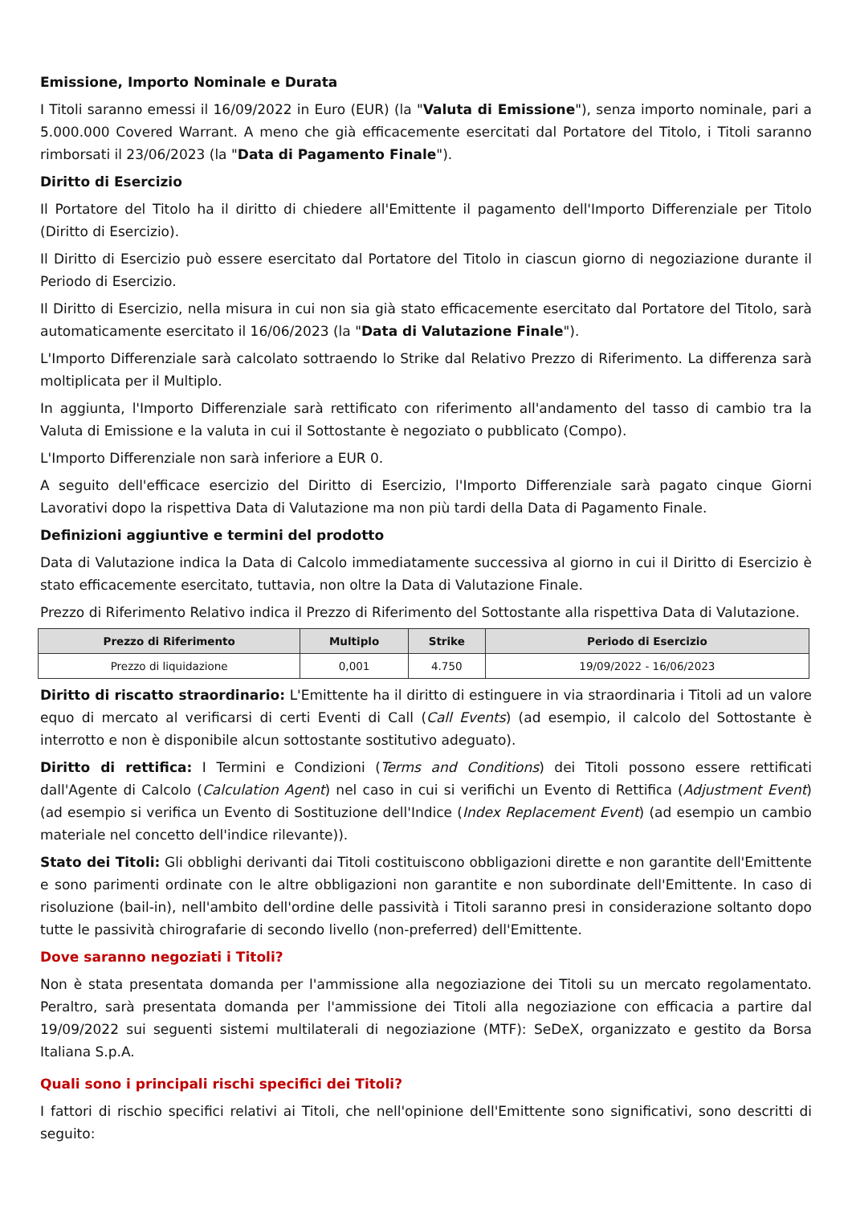Emissione, Importo Nominale e Durata
I Titoli saranno emessi il 16/09/2022 in Euro (EUR) (la "Valuta di Emissione"), senza importo nominale, pari a 5.000.000 Covered Warrant. A meno che già efficacemente esercitati dal Portatore del Titolo, i Titoli saranno rimborsati il 23/06/2023 (la "Data di Pagamento Finale").
Diritto di Esercizio
Il Portatore del Titolo ha il diritto di chiedere all'Emittente il pagamento dell'Importo Differenziale per Titolo (Diritto di Esercizio).
Il Diritto di Esercizio può essere esercitato dal Portatore del Titolo in ciascun giorno di negoziazione durante il Periodo di Esercizio.
Il Diritto di Esercizio, nella misura in cui non sia già stato efficacemente esercitato dal Portatore del Titolo, sarà automaticamente esercitato il 16/06/2023 (la "Data di Valutazione Finale").
L'Importo Differenziale sarà calcolato sottraendo lo Strike dal Relativo Prezzo di Riferimento. La differenza sarà moltiplicata per il Multiplo.
In aggiunta, l'Importo Differenziale sarà rettificato con riferimento all'andamento del tasso di cambio tra la Valuta di Emissione e la valuta in cui il Sottostante è negoziato o pubblicato (Compo).
L'Importo Differenziale non sarà inferiore a EUR 0.
A seguito dell'efficace esercizio del Diritto di Esercizio, l'Importo Differenziale sarà pagato cinque Giorni Lavorativi dopo la rispettiva Data di Valutazione ma non più tardi della Data di Pagamento Finale.
Definizioni aggiuntive e termini del prodotto
Data di Valutazione indica la Data di Calcolo immediatamente successiva al giorno in cui il Diritto di Esercizio è stato efficacemente esercitato, tuttavia, non oltre la Data di Valutazione Finale.
Prezzo di Riferimento Relativo indica il Prezzo di Riferimento del Sottostante alla rispettiva Data di Valutazione.
| Prezzo di Riferimento | Multiplo | Strike | Periodo di Esercizio |
| --- | --- | --- | --- |
| Prezzo di liquidazione | 0,001 | 4.750 | 19/09/2022 - 16/06/2023 |
Diritto di riscatto straordinario: L'Emittente ha il diritto di estinguere in via straordinaria i Titoli ad un valore equo di mercato al verificarsi di certi Eventi di Call (Call Events) (ad esempio, il calcolo del Sottostante è interrotto e non è disponibile alcun sottostante sostitutivo adeguato).
Diritto di rettifica: I Termini e Condizioni (Terms and Conditions) dei Titoli possono essere rettificati dall'Agente di Calcolo (Calculation Agent) nel caso in cui si verifichi un Evento di Rettifica (Adjustment Event) (ad esempio si verifica un Evento di Sostituzione dell'Indice (Index Replacement Event) (ad esempio un cambio materiale nel concetto dell'indice rilevante)).
Stato dei Titoli: Gli obblighi derivanti dai Titoli costituiscono obbligazioni dirette e non garantite dell'Emittente e sono parimenti ordinate con le altre obbligazioni non garantite e non subordinate dell'Emittente. In caso di risoluzione (bail-in), nell'ambito dell'ordine delle passività i Titoli saranno presi in considerazione soltanto dopo tutte le passività chirografarie di secondo livello (non-preferred) dell'Emittente.
Dove saranno negoziati i Titoli?
Non è stata presentata domanda per l'ammissione alla negoziazione dei Titoli su un mercato regolamentato. Peraltro, sarà presentata domanda per l'ammissione dei Titoli alla negoziazione con efficacia a partire dal 19/09/2022 sui seguenti sistemi multilaterali di negoziazione (MTF): SeDeX, organizzato e gestito da Borsa Italiana S.p.A.
Quali sono i principali rischi specifici dei Titoli?
I fattori di rischio specifici relativi ai Titoli, che nell'opinione dell'Emittente sono significativi, sono descritti di seguito: